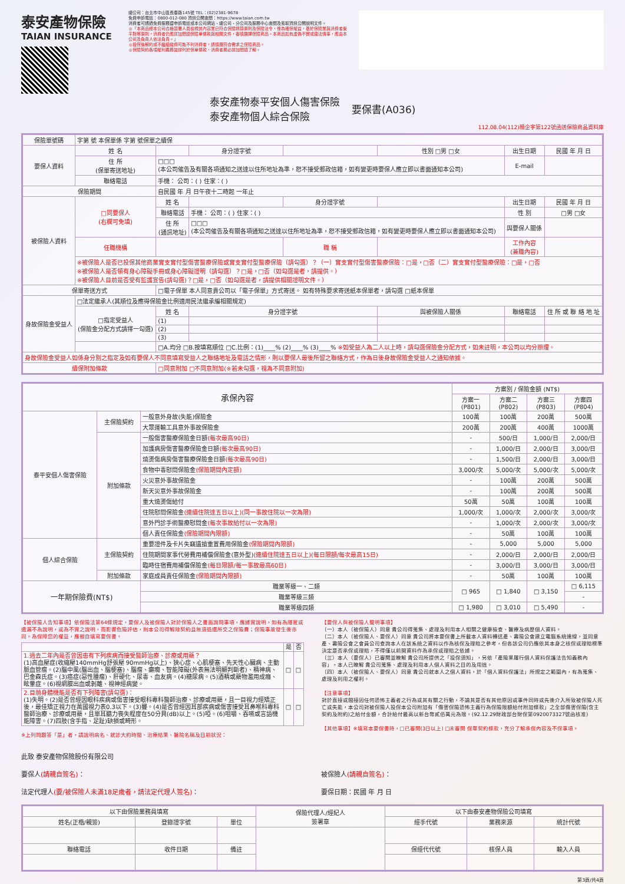泰安產物保險
TAIAN INSURANCE
總公司：台北市中山區長春路145號 TEL：(02)2381-9678
免費申訴電話：0800-012-080 資訊公開查閱：https://www.taian.com.tw
消費者可透過免費服務暨申訴電話或本公司網站、總公司、分公司及服務中心查閱及索取資訊公開說明文件。
◎「本商品經本公司合格簽署人員檢視其內容業已符合保險精算原則及保險法令，惟為確保權益，基於保險業與消費者衡平對等原則，消費者仍應詳加閱讀保險單條款與相關文件，審慎選擇保險商品。本商品如有虛偽不實或違法情事，應由本公司及負責人依法負責。」
◎投保後解約或不繼續繳費可能不利消費者，請慎選符合需求之保險商品。
◎保險契約各項權利義務皆詳列於保單條款，消費者務必詳加閱讀了解。
泰安產物泰平安個人傷害保險
泰安產物個人綜合保險
要保書(A036)
112.08.04(112)精企字第122號函送保險商品資料庫
| 保險單號碼 | 字第 號 本保單係 字第 號保單之續保 | | | | | | |
| 要保人資料 | 姓 名 | | 身分證字號 | | 性別 □男 □女 | 出生日期 | 民國 年 月 日 |
| | 住 所 (保單寄送地址) | □□□ (本公司催告及有關各項通知之送達以住所地址為準，恕不接受郵政信箱，如有變更時要保人應立即以書面通知本公司) | | | | E-mail | |
| | 聯絡電話 | 手機： 公司：( ) 住家：( ) | | | | | |
| 保險期間 | | 自民國 年 月 日午夜十二時起 一年止 | | | | | |
| 被保險人資料 | □同要保人 (右欄可免填) | 姓 名 | | 身分證字號 | | 出生日期 | 民國 年 月 日 |
| | | 聯絡電話 | 手機： 公司：( ) 住家：( ) | | | 性 別 | □男 □女 |
| | | 住 所 (通訊地址) | □□□ (本公司催告及有關各項通知之送達以住所地址為準，恕不接受郵政信箱，如有變更時要保人應立即以書面通知本公司) | | | 與要保人關係 | |
| | 任職機構 | | | 職 稱 | | 工作內容 (兼職內容) | |
| | ※被保險人是否已投保其他商業實支實付型傷害醫療保險或實支實付型醫療保險（請勾選）？（一）實支實付型傷害醫療保險：□是，□否（二）實支實付型醫療保險：□是，□否 ※被保險人是否領有身心障礙手冊或身心障礙證明（請勾選）？□是，□否（如勾選是者，請提供。） ※被保險人目前是否受有監護宣告(請勾選)？□是，□否（如勾選是者，請提供相關證明文件。） | | | | | | |
| 保單寄送方式 | | □電子保單 本人同意貴公司以「電子保單」方式寄送。 如有特殊要求寄送紙本保單者，請勾選 □紙本保單 | | | | | |
| 身故保險金受益人 | □法定繼承人(其順位及應得保險金比例適用民法繼承編相關規定) | | | | | | |
| | □指定受益人 (保險金分配方式請擇一勾選) | 姓 名 | 身分證字號 | | 與被保險人關係 | 聯絡電話 | 住 所 或 聯 絡 地 址 |
| | | (1) | | | | | |
| | | (2) | | | | | |
| | | (3) | | | | | |
| | | □A.均分 □B.按填寫順位 □C.比例：(1)____% (2)____% (3)____% ※如受益人為二人以上時，請勾選保險金分配方式，如未註明，本公司以均分辦理。 | | | | | |
| 身故保險金受益人如係身分別之指定及如有要保人不同意填寫受益人之聯絡地址及電話之情形，則以要保人最後所留之聯絡方式，作為日後身故保險金受益人之通知依據。 | | | | | | | |
| 續保附加條款 | | □同意附加 □不同意附加(※若未勾選，視為不同意附加) | | | | | |
| 承保內容 | | | 方案別 / 保險金額 (NT$) | | | |
| --- | --- | --- | --- | --- | --- | --- |
| | | | 方案一 (P801) | 方案二 (P802) | 方案三 (P803) | 方案四 (P804) |
| 泰平安個人傷害保險 | 主保險契約 | 一般意外身故(失能)保險金 | 100萬 | 100萬 | 200萬 | 500萬 |
| | | 大眾運輸工具意外事故保險金 | 200萬 | 200萬 | 400萬 | 1000萬 |
| | 附加條款 | 一般傷害醫療保險金日額 (每次最高90日) | - | 500/日 | 1,000/日 | 2,000/日 |
| | | 加護病房傷害醫療保險金日額 (每次最高90日) | - | 1,000/日 | 2,000/日 | 3,000/日 |
| | | 燒燙傷病房傷害醫療保險金日額 (每次最高90日) | - | 1,500/日 | 2,000/日 | 3,000/日 |
| | | 食物中毒慰問保險金 (保險期間內定額) | 3,000/次 | 5,000/次 | 5,000/次 | 5,000/次 |
| | | 火災意外事故保險金 | - | 100萬 | 200萬 | 500萬 |
| | | 新天災意外事故保險金 | - | 100萬 | 200萬 | 500萬 |
| | | 重大燒燙傷給付 | 50萬 | 50萬 | 100萬 | 100萬 |
| | | 住院慰問保險金 (連續住院達五日以上)(同一事故住院以一次為限) | 1,000/次 | 1,000/次 | 2,000/次 | 3,000/次 |
| | | 意外門診手術醫療慰問金 (每次事故給付以一次為限) | - | 1,000/次 | 2,000/次 | 3,000/次 |
| | | 個人責任保險金 (保險期間內限額) | - | 50萬 | 100萬 | 100萬 |
| 個人綜合保險 | 主保險契約 | 重要證件及卡片失竊遺搶重置費用保險金 (保險期間內限額) | - | 5,000 | 5,000 | 5,000 |
| | | 住院期間家事代勞費用補償保險金(意外型) (連續住院達五日以上)(每日限額/每次最高15日) | - | 2,000/日 | 2,000/日 | 2,000/日 |
| | | 臨時住宿費用補償保險金 (每日限額/每一事故最高60日) | - | 3,000/日 | 3,000/日 | 3,000/日 |
| | 附加條款 | 家庭成員責任保險金 (保險期間內限額) | - | 50萬 | 100萬 | 100萬 |
| 一年期保險費(NT$) | | 職業等級一、二類 | □ 965 | □ 1,840 | □ 3,150 | □ 6,115 |
| | | 職業等級三類 | | | | - |
| | | 職業等級四類 | □ 1,980 | □ 3,010 | □ 5,490 | - |
【被保險人告知事項】依保險法第64條規定，要保人及被保險人對於保險人之書面詢問事項，應據實說明，如有為隱匿或遺漏不為說明，或為不實之說明，而影響危險評估，則本公司得解除契約且無須退還所交之保險費；保險事故發生後亦同。為保障您的權益，應親自填寫要保書。
| | 是 | 否 |
| --- | --- | --- |
| 1.過去二年內是否曾因患有下列疾病而接受醫師治療、診療或用藥？ (1)高血壓症(收縮壓140mmHg舒張壓 90mmHg以上)、狹心症、心肌梗塞、先天性心臟病、主動脈血管瘤。(2)腦中風(腦出血、腦梗塞)、腦瘤、癲癇、智能障礙(外表無法明顯判斷者)、精神病、巴金森氏症。(3)癌症(惡性腫瘤)、肝硬化、尿毒、血友病。(4)糖尿病。(5)酒精或藥物濫用成癮、眩暈症。(6)視網膜出血或剝離、視神經病變。 | □ | □ |
| 2.目前身體機能是否有下列障害(請勾選)： (1)失明。(2)是否曾經因眼科疾病或傷害接受眼科專科醫師治療、診療或用藥，且一目視力經矯正後，最佳矯正視力在萬國視力表0.3以下。(3)聾。(4)是否曾經因耳部疾病或傷害接受耳鼻喉科專科醫師治療、診療或用藥，且單耳聽力喪失程度在50分貝(dB)以上。(5)啞。(6)咀嚼、吞嚥或言語機能障害。(7)四肢(含手指、足趾)缺損或畸形。 | □ | □ |
※上列問題答「是」者，請說明病名、就診大約時間、治療結果、醫院名稱及目前狀況：
【要保人與被保險人聲明事項】
（一）本人（被保險人）同意 貴公司得蒐集、處理及利用本人相關之健康檢查、醫療及病歷個人資料。
（二）本人（被保險人、要保人）同意 貴公司將本要保書上所載本人資料轉送產、壽險公會建立電腦系統連線，並同意產、壽險公會之會員公司查詢本人在該系統之資料以作為核保及理賠之參考，但各該公司仍應依其本身之核保或理賠標準決定是否承保或理賠，不得僅以前開資料作為承保或理賠之依據。
（三）本人（要保人）已審閱並瞭解 貴公司所提供之「投保須知」，另依「產險業履行個人資料保護法告知義務內容」，本人已瞭解 貴公司蒐集、處理及利用本人個人資料之目的及用途。
（四）本人（被保險人、要保人）同意 貴公司就本人之個人資料，於「個人資料保護法」所規定之範圍內，有為蒐集、處理及利用之權利。
【注意事項】
對於直接或間接因任何恐怖主義者之行為或其有關之行動，不論其是否有其他原因或事件同時或先後介入所致被保險人死亡或失能，本公司對被保險人投保本公司附加有「傷害保險恐怖主義行為保險限額給付附加條款」之全部傷害保險(含主契約及附約)之給付金額，合計給付最高以新台幣貳佰萬元為限。(92.12.29財政部台財保第0920073327號函核准)
【其他事項】※填寫本要保書時，□已審閱(3日以上) □未審閱 保單契約條款，充分了解承保內容及不保事項。
此致 泰安產物保險股份有限公司
要保人(請親自簽名)： 被保險人(請親自簽名)：
法定代理人(要/被保險人未滿18足歲者，請法定代理人簽名)： 要保日期：民國 年 月 日
| 以下由保險業務員填寫 | | | 保險代理人/經紀人 簽署章 | 以下由泰安產物保險公司填寫 | | |
| 姓名(正楷/親簽) | 登錄證字號 | 單位 | | 經手代號 | 業務來源 | 統計代號 |
| 聯絡電話 | 收件日期 | 備註 | | 保經代代號 | 核保人員 | 輸入人員 |
第3頁/共4頁